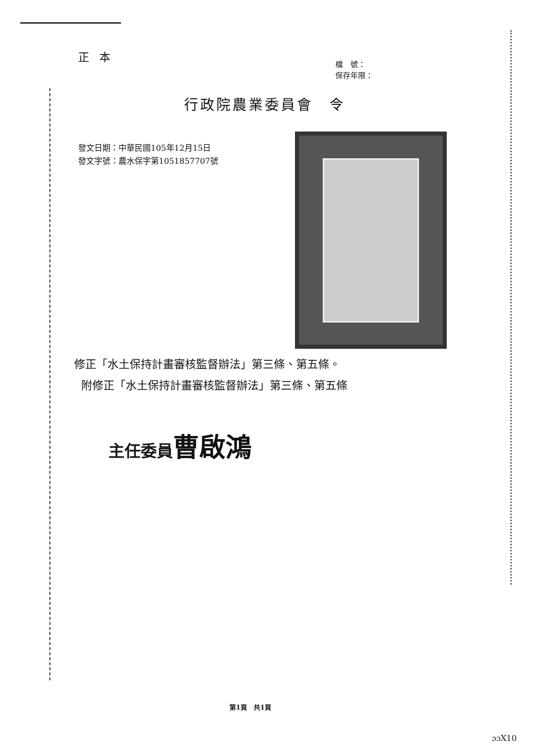正本
檔　號：
保存年限：
行政院農業委員會　令
發文日期：中華民國105年12月15日
發文字號：農水保字第1051857707號
修正「水土保持計畫審核監督辦法」第三條、第五條。
附修正「水土保持計畫審核監督辦法」第三條、第五條
主任委員曹啟鴻
第1頁　共1頁
ɔɔX10